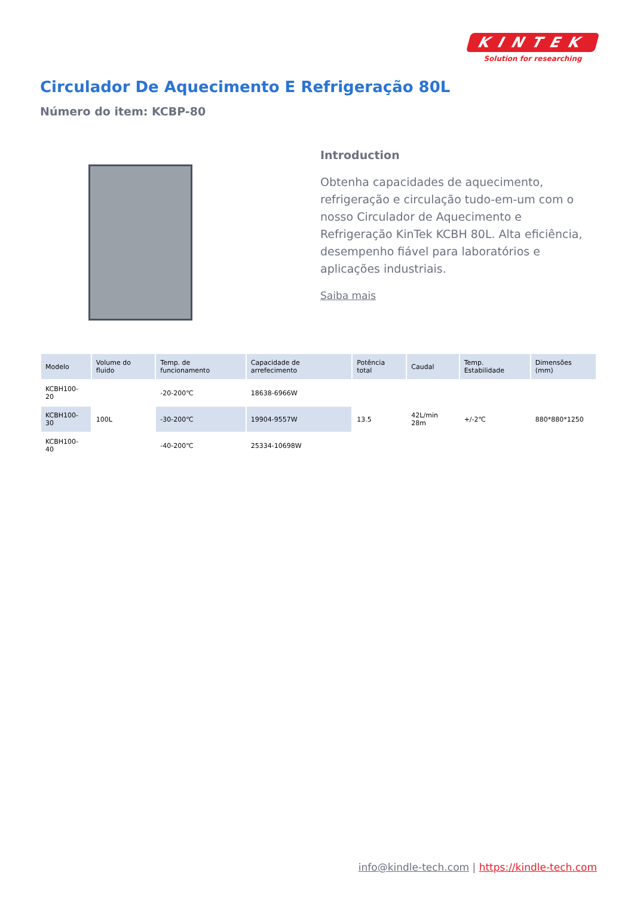KINTEK
Solution for researching
Circulador De Aquecimento E Refrigeração 80L
Número do item: KCBP-80
Introduction
Obtenha capacidades de aquecimento, refrigeração e circulação tudo-em-um com o nosso Circulador de Aquecimento e Refrigeração KinTek KCBH 80L. Alta eficiência, desempenho fiável para laboratórios e aplicações industriais.
Saiba mais
| Modelo | Volume do fluido | Temp. de funcionamento | Capacidade de arrefecimento | Potência total | Caudal | Temp. Estabilidade | Dimensões (mm) |
| --- | --- | --- | --- | --- | --- | --- | --- |
| KCBH100-20 | 100L | -20-200℃ | 18638-6966W | 13.5 | 42L/min 28m | +/-2℃ | 880*880*1250 |
| KCBH100-30 | | -30-200℃ | 19904-9557W | | | | |
| KCBH100-40 | | -40-200℃ | 25334-10698W | | | | |
info@kindle-tech.com | https://kindle-tech.com